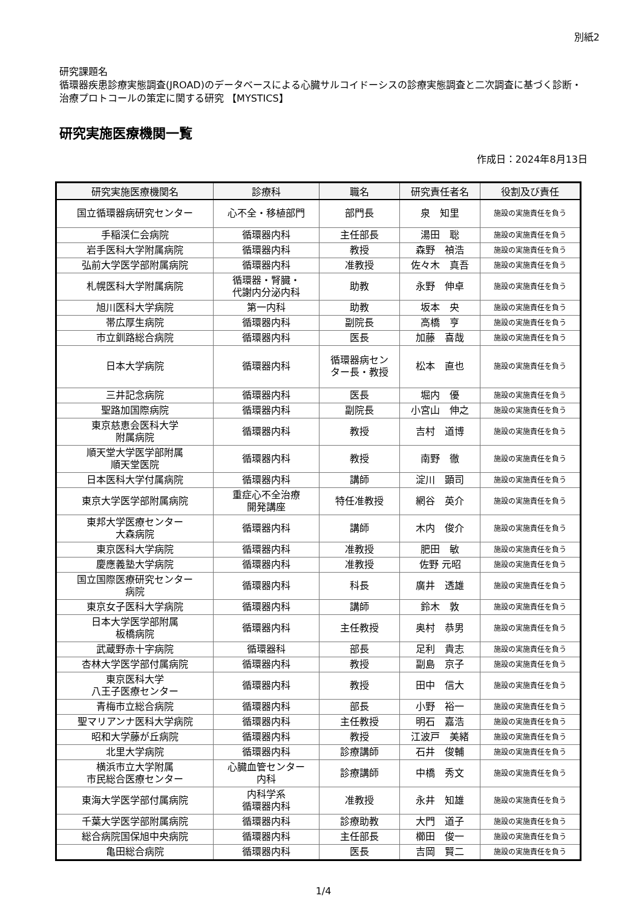別紙2
研究課題名
循環器疾患診療実態調査(JROAD)のデータベースによる心臓サルコイドーシスの診療実態調査と二次調査に基づく診断・治療プロトコールの策定に関する研究 【MYSTICS】
研究実施医療機関一覧
作成日：2024年8月13日
| 研究実施医療機関名 | 診療科 | 職名 | 研究責任者名 | 役割及び責任 |
| --- | --- | --- | --- | --- |
| 国立循環器病研究センター | 心不全・移植部門 | 部門長 | 泉 知里 | 施設の実施責任を負う |
| 手稲渓仁会病院 | 循環器内科 | 主任部長 | 湯田 聡 | 施設の実施責任を負う |
| 岩手医科大学附属病院 | 循環器内科 | 教授 | 森野 禎浩 | 施設の実施責任を負う |
| 弘前大学医学部附属病院 | 循環器内科 | 准教授 | 佐々木 真吾 | 施設の実施責任を負う |
| 札幌医科大学附属病院 | 循環器・腎臓・ 代謝内分泌内科 | 助教 | 永野 伸卓 | 施設の実施責任を負う |
| 旭川医科大学病院 | 第一内科 | 助教 | 坂本 央 | 施設の実施責任を負う |
| 帯広厚生病院 | 循環器内科 | 副院長 | 高橋 亨 | 施設の実施責任を負う |
| 市立釧路総合病院 | 循環器内科 | 医長 | 加藤 喜哉 | 施設の実施責任を負う |
| 日本大学病院 | 循環器内科 | 循環器病セン ター長・教授 | 松本 直也 | 施設の実施責任を負う |
| 三井記念病院 | 循環器内科 | 医長 | 堀内 優 | 施設の実施責任を負う |
| 聖路加国際病院 | 循環器内科 | 副院長 | 小宮山 伸之 | 施設の実施責任を負う |
| 東京慈恵会医科大学 附属病院 | 循環器内科 | 教授 | 吉村 道博 | 施設の実施責任を負う |
| 順天堂大学医学部附属 順天堂医院 | 循環器内科 | 教授 | 南野 徹 | 施設の実施責任を負う |
| 日本医科大学付属病院 | 循環器内科 | 講師 | 淀川 顕司 | 施設の実施責任を負う |
| 東京大学医学部附属病院 | 重症心不全治療 開発講座 | 特任准教授 | 網谷 英介 | 施設の実施責任を負う |
| 東邦大学医療センター 大森病院 | 循環器内科 | 講師 | 木内 俊介 | 施設の実施責任を負う |
| 東京医科大学病院 | 循環器内科 | 准教授 | 肥田 敏 | 施設の実施責任を負う |
| 慶應義塾大学病院 | 循環器内科 | 准教授 | 佐野 元昭 | 施設の実施責任を負う |
| 国立国際医療研究センター 病院 | 循環器内科 | 科長 | 廣井 透雄 | 施設の実施責任を負う |
| 東京女子医科大学病院 | 循環器内科 | 講師 | 鈴木 敦 | 施設の実施責任を負う |
| 日本大学医学部附属 板橋病院 | 循環器内科 | 主任教授 | 奥村 恭男 | 施設の実施責任を負う |
| 武蔵野赤十字病院 | 循環器科 | 部長 | 足利 貴志 | 施設の実施責任を負う |
| 杏林大学医学部付属病院 | 循環器内科 | 教授 | 副島 京子 | 施設の実施責任を負う |
| 東京医科大学 八王子医療センター | 循環器内科 | 教授 | 田中 信大 | 施設の実施責任を負う |
| 青梅市立総合病院 | 循環器内科 | 部長 | 小野 裕一 | 施設の実施責任を負う |
| 聖マリアンナ医科大学病院 | 循環器内科 | 主任教授 | 明石 嘉浩 | 施設の実施責任を負う |
| 昭和大学藤が丘病院 | 循環器内科 | 教授 | 江波戸 美緒 | 施設の実施責任を負う |
| 北里大学病院 | 循環器内科 | 診療講師 | 石井 俊輔 | 施設の実施責任を負う |
| 横浜市立大学附属 市民総合医療センター | 心臓血管センター 内科 | 診療講師 | 中橋 秀文 | 施設の実施責任を負う |
| 東海大学医学部付属病院 | 内科学系 循環器内科 | 准教授 | 永井 知雄 | 施設の実施責任を負う |
| 千葉大学医学部附属病院 | 循環器内科 | 診療助教 | 大門 道子 | 施設の実施責任を負う |
| 総合病院国保旭中央病院 | 循環器内科 | 主任部長 | 櫛田 俊一 | 施設の実施責任を負う |
| 亀田総合病院 | 循環器内科 | 医長 | 吉岡 賢二 | 施設の実施責任を負う |
1/4